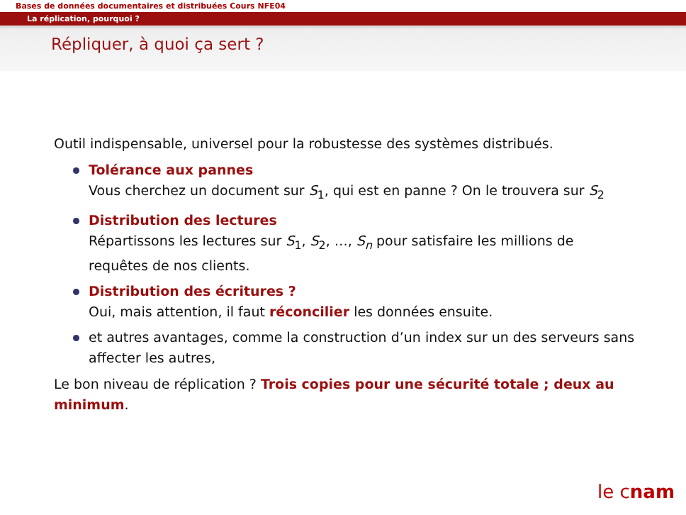Bases de données documentaires et distribuées Cours NFE04
La réplication, pourquoi ?
Répliquer, à quoi ça sert ?
Outil indispensable, universel pour la robustesse des systèmes distribués.
Tolérance aux pannes
Vous cherchez un document sur S<sub>1</sub>, qui est en panne ? On le trouvera sur S<sub>2</sub>
Distribution des lectures
Répartissons les lectures sur S<sub>1</sub>, S<sub>2</sub>, …, S<sub>n</sub> pour satisfaire les millions de requêtes de nos clients.
Distribution des écritures ?
Oui, mais attention, il faut réconcilier les données ensuite.
et autres avantages, comme la construction d’un index sur un des serveurs sans affecter les autres,
Le bon niveau de réplication ? Trois copies pour une sécurité totale ; deux au minimum.
le cnam